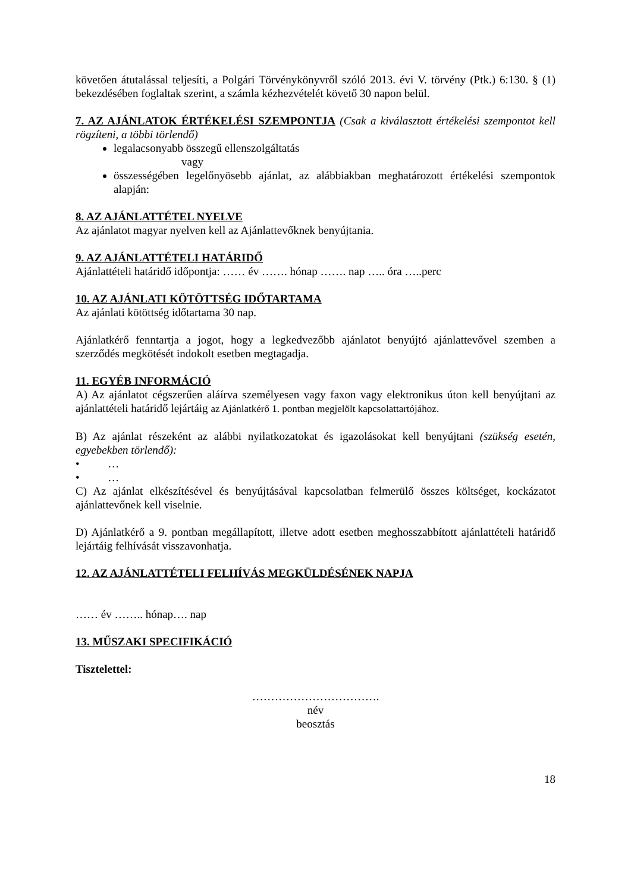követően átutalással teljesíti, a Polgári Törvénykönyvről szóló 2013. évi V. törvény (Ptk.) 6:130. § (1) bekezdésében foglaltak szerint, a számla kézhezvételét követő 30 napon belül.
7. AZ AJÁNLATOK ÉRTÉKELÉSI SZEMPONTJA (Csak a kiválasztott értékelési szempontot kell rögzíteni, a többi törlendő)
legalacsonyabb összegű ellenszolgáltatás
vagy
összességében legelőnyösebb ajánlat, az alábbiakban meghatározott értékelési szempontok alapján:
8. AZ AJÁNLATTÉTEL NYELVE
Az ajánlatot magyar nyelven kell az Ajánlattevőknek benyújtania.
9. AZ AJÁNLATTÉTELI HATÁRIDŐ
Ajánlattételi határidő időpontja: …… év ……. hónap ……. nap ….. óra …..perc
10. AZ AJÁNLATI KÖTÖTTSÉG IDŐTARTAMA
Az ajánlati kötöttség időtartama 30 nap.
Ajánlatkérő fenntartja a jogot, hogy a legkedvezőbb ajánlatot benyújtó ajánlattevővel szemben a szerződés megkötését indokolt esetben megtagadja.
11. EGYÉB INFORMÁCIÓ
A) Az ajánlatot cégszerűen aláírva személyesen vagy faxon vagy elektronikus úton kell benyújtani az ajánlattételi határidő lejártáig az Ajánlatkérő 1. pontban megjelölt kapcsolattartójához.
B) Az ajánlat részeként az alábbi nyilatkozatokat és igazolásokat kell benyújtani (szükség esetén, egyebekben törlendő):
• …
• …
C) Az ajánlat elkészítésével és benyújtásával kapcsolatban felmerülő összes költséget, kockázatot ajánlattevőnek kell viselnie.
D) Ajánlatkérő a 9. pontban megállapított, illetve adott esetben meghosszabbított ajánlattételi határidő lejártáig felhívását visszavonhatja.
12. AZ AJÁNLATTÉTELI FELHÍVÁS MEGKÜLDÉSÉNEK NAPJA
…… év …….. hónap…. nap
13. MŰSZAKI SPECIFIKÁCIÓ
Tisztelettel:
…………………………….
név
beosztás
18